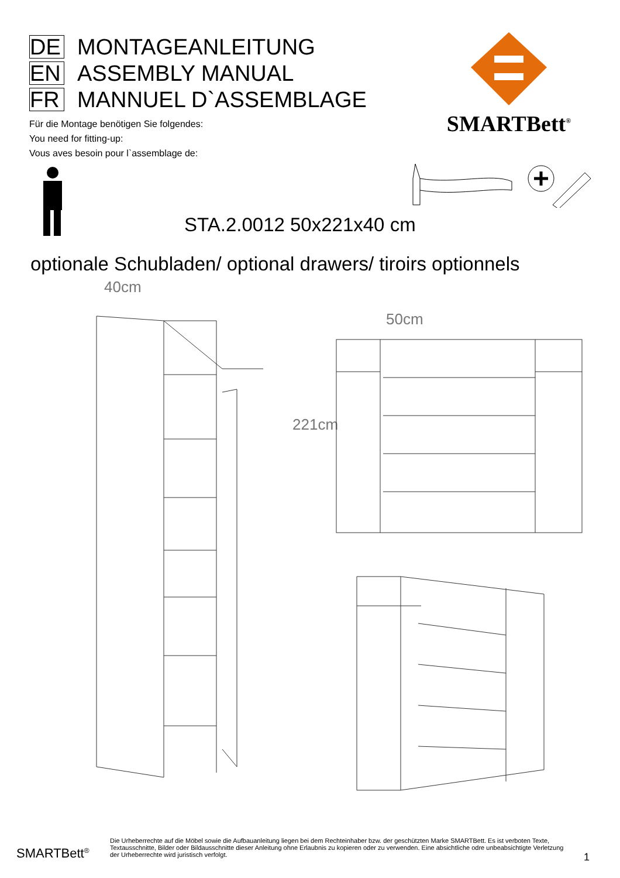DE MONTAGEANLEITUNG
EN ASSEMBLY MANUAL
FR MANNUEL D`ASSEMBLAGE
Für die Montage benötigen Sie folgendes:
You need for fitting-up:
Vous aves besoin pour l`assemblage de:
SMARTBett<sup>®</sup>
STA.2.0012 50x221x40 cm
optionale Schubladen/ optional drawers/ tiroirs optionnels
40cm
50cm
221cm
SMARTBett<sup>®</sup>
Die Urheberrechte auf die Möbel sowie die Aufbauanleitung liegen bei dem Rechteinhaber bzw. der geschützten Marke SMARTBett. Es ist verboten Texte, Textausschnitte, Bilder oder Bildausschnitte dieser Anleitung ohne Erlaubnis zu kopieren oder zu verwenden. Eine absichtliche odre unbeabsichtigte Verletzung der Urheberrechte wird juristisch verfolgt.
1